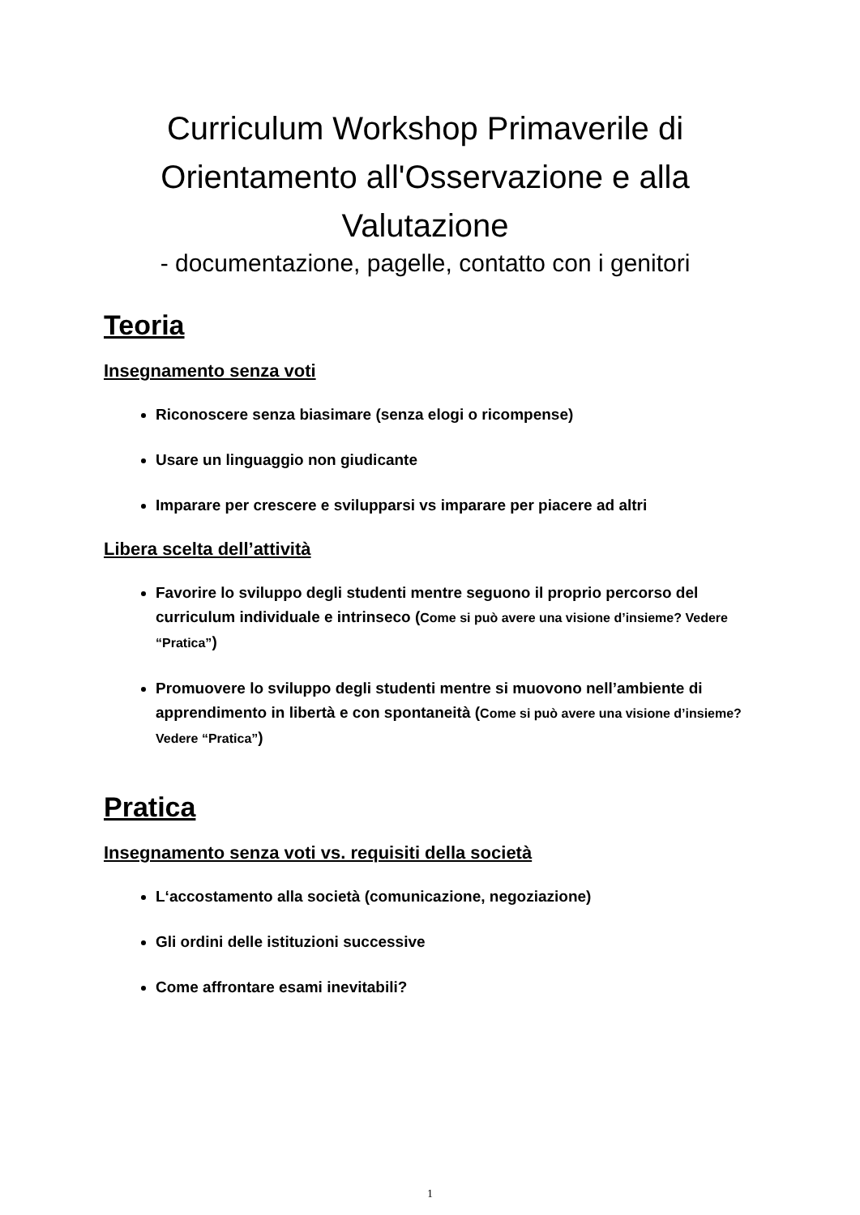Curriculum Workshop Primaverile di Orientamento all'Osservazione e alla Valutazione
- documentazione, pagelle, contatto con i genitori
Teoria
Insegnamento senza voti
Riconoscere senza biasimare (senza elogi o ricompense)
Usare un linguaggio non giudicante
Imparare per crescere e svilupparsi vs imparare per piacere ad altri
Libera scelta dell’attività
Favorire lo sviluppo degli studenti mentre seguono il proprio percorso del curriculum individuale e intrinseco (Come si può avere una visione d’insieme? Vedere “Pratica”)
Promuovere lo sviluppo degli studenti mentre si muovono nell’ambiente di apprendimento in libertà e con spontaneità (Come si può avere una visione d’insieme? Vedere “Pratica”)
Pratica
Insegnamento senza voti vs. requisiti della società
L‘accostamento alla società (comunicazione, negoziazione)
Gli ordini delle istituzioni successive
Come affrontare esami inevitabili?
1